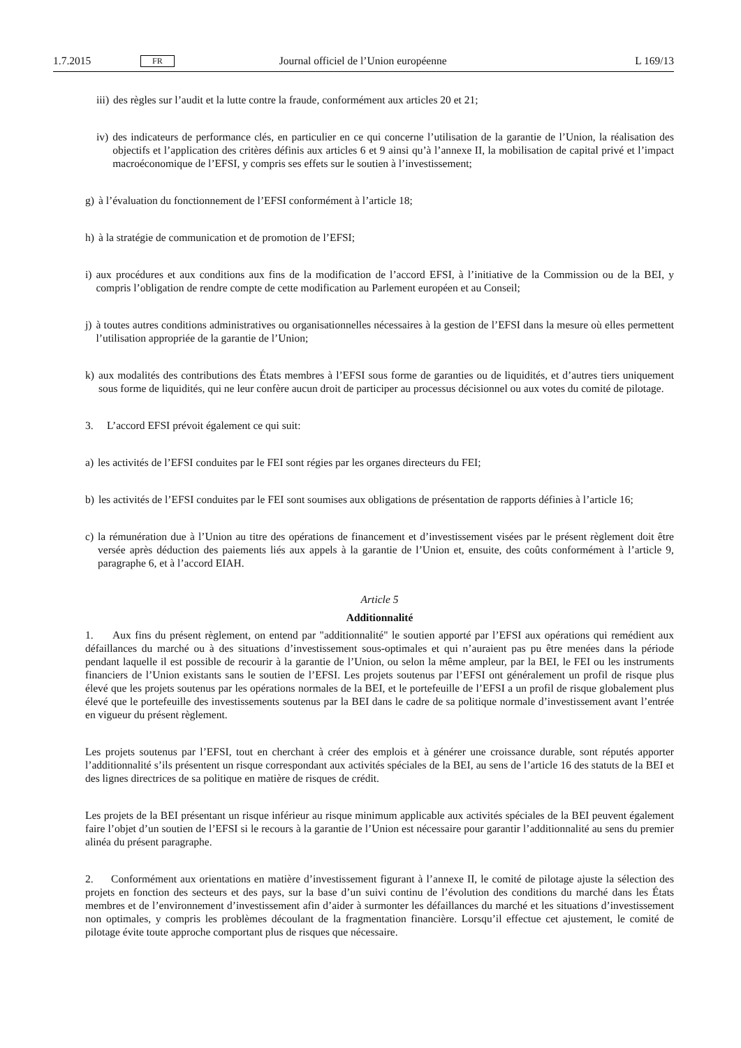1.7.2015 FR Journal officiel de l’Union européenne L 169/13
iii) des règles sur l’audit et la lutte contre la fraude, conformément aux articles 20 et 21;
iv) des indicateurs de performance clés, en particulier en ce qui concerne l’utilisation de la garantie de l’Union, la réalisation des objectifs et l’application des critères définis aux articles 6 et 9 ainsi qu’à l’annexe II, la mobilisation de capital privé et l’impact macroéconomique de l’EFSI, y compris ses effets sur le soutien à l’investissement;
g) à l’évaluation du fonctionnement de l’EFSI conformément à l’article 18;
h) à la stratégie de communication et de promotion de l’EFSI;
i) aux procédures et aux conditions aux fins de la modification de l’accord EFSI, à l’initiative de la Commission ou de la BEI, y compris l’obligation de rendre compte de cette modification au Parlement européen et au Conseil;
j) à toutes autres conditions administratives ou organisationnelles nécessaires à la gestion de l’EFSI dans la mesure où elles permettent l’utilisation appropriée de la garantie de l’Union;
k) aux modalités des contributions des États membres à l’EFSI sous forme de garanties ou de liquidités, et d’autres tiers uniquement sous forme de liquidités, qui ne leur confère aucun droit de participer au processus décisionnel ou aux votes du comité de pilotage.
3. L’accord EFSI prévoit également ce qui suit:
a) les activités de l’EFSI conduites par le FEI sont régies par les organes directeurs du FEI;
b) les activités de l’EFSI conduites par le FEI sont soumises aux obligations de présentation de rapports définies à l’article 16;
c) la rémunération due à l’Union au titre des opérations de financement et d’investissement visées par le présent règlement doit être versée après déduction des paiements liés aux appels à la garantie de l’Union et, ensuite, des coûts conformément à l’article 9, paragraphe 6, et à l’accord EIAH.
Article 5
Additionnalité
1. Aux fins du présent règlement, on entend par "additionnalité" le soutien apporté par l’EFSI aux opérations qui remédient aux défaillances du marché ou à des situations d’investissement sous-optimales et qui n’auraient pas pu être menées dans la période pendant laquelle il est possible de recourir à la garantie de l’Union, ou selon la même ampleur, par la BEI, le FEI ou les instruments financiers de l’Union existants sans le soutien de l’EFSI. Les projets soutenus par l’EFSI ont généralement un profil de risque plus élevé que les projets soutenus par les opérations normales de la BEI, et le portefeuille de l’EFSI a un profil de risque globalement plus élevé que le portefeuille des investissements soutenus par la BEI dans le cadre de sa politique normale d’investissement avant l’entrée en vigueur du présent règlement.
Les projets soutenus par l’EFSI, tout en cherchant à créer des emplois et à générer une croissance durable, sont réputés apporter l’additionnalité s’ils présentent un risque correspondant aux activités spéciales de la BEI, au sens de l’article 16 des statuts de la BEI et des lignes directrices de sa politique en matière de risques de crédit.
Les projets de la BEI présentant un risque inférieur au risque minimum applicable aux activités spéciales de la BEI peuvent également faire l’objet d’un soutien de l’EFSI si le recours à la garantie de l’Union est nécessaire pour garantir l’addition­nalité au sens du premier alinéa du présent paragraphe.
2. Conformément aux orientations en matière d’investissement figurant à l’annexe II, le comité de pilotage ajuste la sélection des projets en fonction des secteurs et des pays, sur la base d’un suivi continu de l’évolution des conditions du marché dans les États membres et de l’environnement d’investissement afin d’aider à surmonter les défaillances du marché et les situations d’investissement non optimales, y compris les problèmes découlant de la fragmentation financière. Lorsqu’il effectue cet ajustement, le comité de pilotage évite toute approche comportant plus de risques que nécessaire.